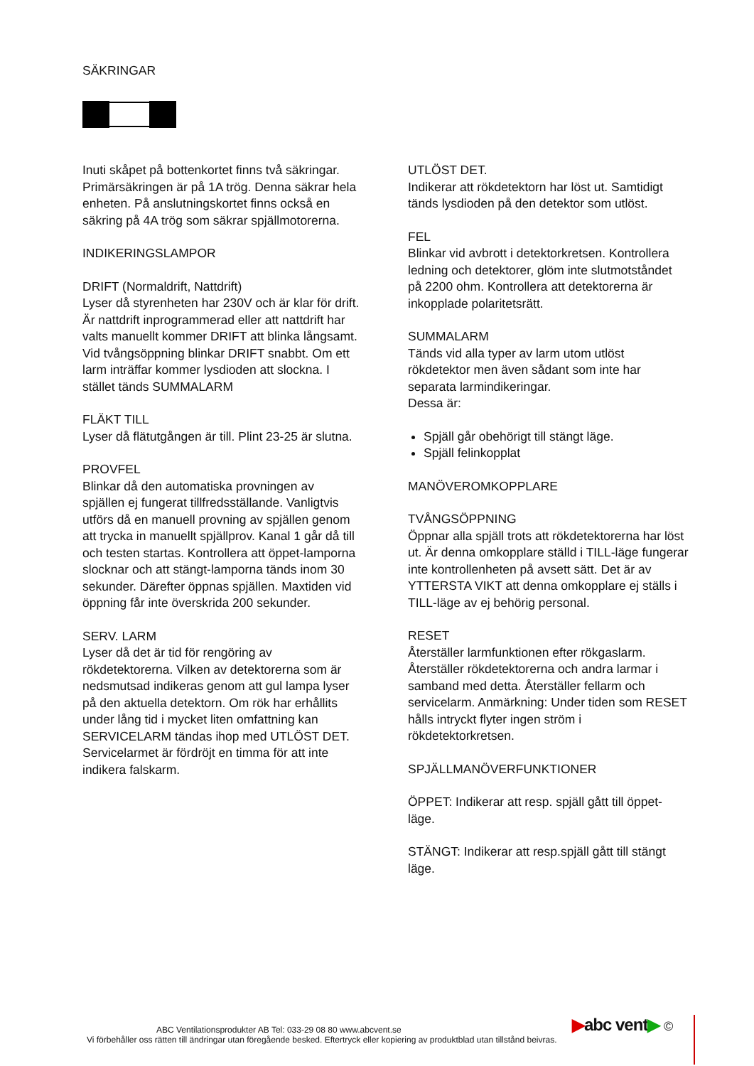SÄKRINGAR
Inuti skåpet på bottenkortet finns två säkringar. Primärsäkringen är på 1A trög. Denna säkrar hela enheten. På anslutningskortet finns också en säkring på 4A trög som säkrar spjällmotorerna.
INDIKERINGSLAMPOR
DRIFT (Normaldrift, Nattdrift)
Lyser då styrenheten har 230V och är klar för drift. Är nattdrift inprogrammerad eller att nattdrift har valts manuellt kommer DRIFT att blinka långsamt. Vid tvångsöppning blinkar DRIFT snabbt. Om ett larm inträffar kommer lysdioden att slockna. I stället tänds SUMMALARM
FLÄKT TILL
Lyser då flätutgången är till. Plint 23-25 är slutna.
PROVFEL
Blinkar då den automatiska provningen av spjällen ej fungerat tillfredsställande. Vanligtvis utförs då en manuell provning av spjällen genom att trycka in manuellt spjällprov. Kanal 1 går då till och testen startas. Kontrollera att öppet-lamporna slocknar och att stängt-lamporna tänds inom 30 sekunder. Därefter öppnas spjällen. Maxtiden vid öppning får inte överskrida 200 sekunder.
SERV. LARM
Lyser då det är tid för rengöring av rökdetektorerna. Vilken av detektorerna som är nedsmutsad indikeras genom att gul lampa lyser på den aktuella detektorn. Om rök har erhållits under lång tid i mycket liten omfattning kan SERVICELARM tändas ihop med UTLÖST DET. Servicelarmet är fördröjt en timma för att inte indikera falskarm.
UTLÖST DET.
Indikerar att rökdetektorn har löst ut. Samtidigt tänds lysdioden på den detektor som utlöst.
FEL
Blinkar vid avbrott i detektorkretsen. Kontrollera ledning och detektorer, glöm inte slutmotståndet på 2200 ohm. Kontrollera att detektorerna är inkopplade polaritetsrätt.
SUMMALARM
Tänds vid alla typer av larm utom utlöst rökdetektor men även sådant som inte har separata larmindikeringar.
Dessa är:
Spjäll går obehörigt till stängt läge.
Spjäll felinkopplat
MANÖVEROMKOPPLARE
TVÅNGSÖPPNING
Öppnar alla spjäll trots att rökdetektorerna har löst ut. Är denna omkopplare ställd i TILL-läge fungerar inte kontrollenheten på avsett sätt. Det är av YTTERSTA VIKT att denna omkopplare ej ställs i TILL-läge av ej behörig personal.
RESET
Återställer larmfunktionen efter rökgaslarm. Återställer rökdetektorerna och andra larmar i samband med detta. Återställer fellarm och servicelarm. Anmärkning: Under tiden som RESET hålls intryckt flyter ingen ström i rökdetektorkretsen.
SPJÄLLMANÖVERFUNKTIONER
ÖPPET: Indikerar att resp. spjäll gått till öppet-läge.
STÄNGT: Indikerar att resp.spjäll gått till stängt läge.
▶abc vent▶ ©
ABC Ventilationsprodukter AB Tel: 033-29 08 80 www.abcvent.se
Vi förbehåller oss rätten till ändringar utan föregående besked. Eftertryck eller kopiering av produktblad utan tillstånd beivras.